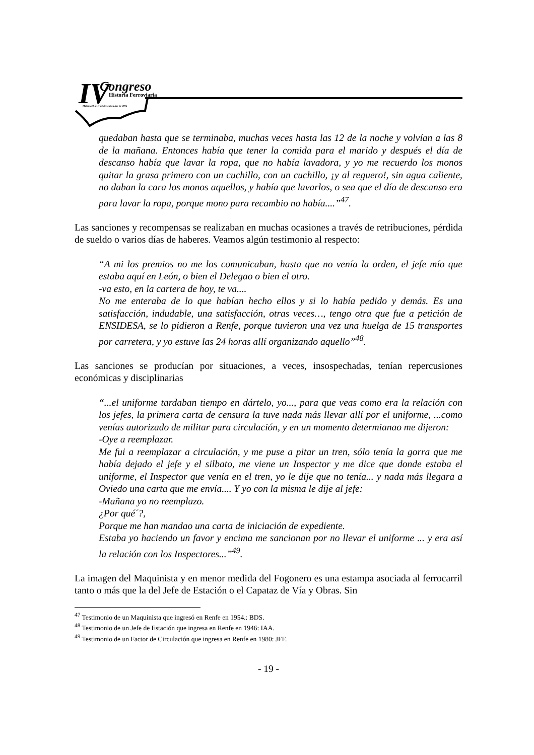IV
Congreso
Historia Ferroviaria
Málaga 20, 21 y 22 de septiembre de 2006
quedaban hasta que se terminaba, muchas veces hasta las 12 de la noche y volvían a las 8 de la mañana. Entonces había que tener la comida para el marido y después el día de descanso había que lavar la ropa, que no había lavadora, y yo me recuerdo los monos quitar la grasa primero con un cuchillo, con un cuchillo, ¡y al reguero!, sin agua caliente, no daban la cara los monos aquellos, y había que lavarlos, o sea que el día de descanso era para lavar la ropa, porque mono para recambio no había....”<sup>47</sup>.
Las sanciones y recompensas se realizaban en muchas ocasiones a través de retribuciones, pérdida de sueldo o varios días de haberes. Veamos algún testimonio al respecto:
“A mi los premios no me los comunicaban, hasta que no venía la orden, el jefe mío que estaba aquí en León, o bien el Delegao o bien el otro.
-va esto, en la cartera de hoy, te va....
No me enteraba de lo que habían hecho ellos y si lo había pedido y demás. Es una satisfacción, indudable, una satisfacción, otras veces…, tengo otra que fue a petición de ENSIDESA, se lo pidieron a Renfe, porque tuvieron una vez una huelga de 15 transportes por carretera, y yo estuve las 24 horas allí organizando aquello”<sup>48</sup>.
Las sanciones se producían por situaciones, a veces, insospechadas, tenían repercusiones económicas y disciplinarias
“...el uniforme tardaban tiempo en dártelo, yo..., para que veas como era la relación con los jefes, la primera carta de censura la tuve nada más llevar allí por el uniforme, ...como venías autorizado de militar para circulación, y en un momento determianao me dijeron:
-Oye a reemplazar.
Me fui a reemplazar a circulación, y me puse a pitar un tren, sólo tenía la gorra que me había dejado el jefe y el silbato, me viene un Inspector y me dice que donde estaba el uniforme, el Inspector que venía en el tren, yo le dije que no tenía... y nada más llegara a Oviedo una carta que me envía.... Y yo con la misma le dije al jefe:
-Mañana yo no reemplazo.
¿Por qué´?,
Porque me han mandao una carta de iniciación de expediente.
Estaba yo haciendo un favor y encima me sancionan por no llevar el uniforme ... y era así la relación con los Inspectores...”<sup>49</sup>.
La imagen del Maquinista y en menor medida del Fogonero es una estampa asociada al ferrocarril tanto o más que la del Jefe de Estación o el Capataz de Vía y Obras. Sin
<sup>47</sup> Testimonio de un Maquinista que ingresó en Renfe en 1954.: BDS.
<sup>48</sup> Testimonio de un Jefe de Estación que ingresa en Renfe en 1946: IAA.
<sup>49</sup> Testimonio de un Factor de Circulación que ingresa en Renfe en 1980: JFF.
- 19 -